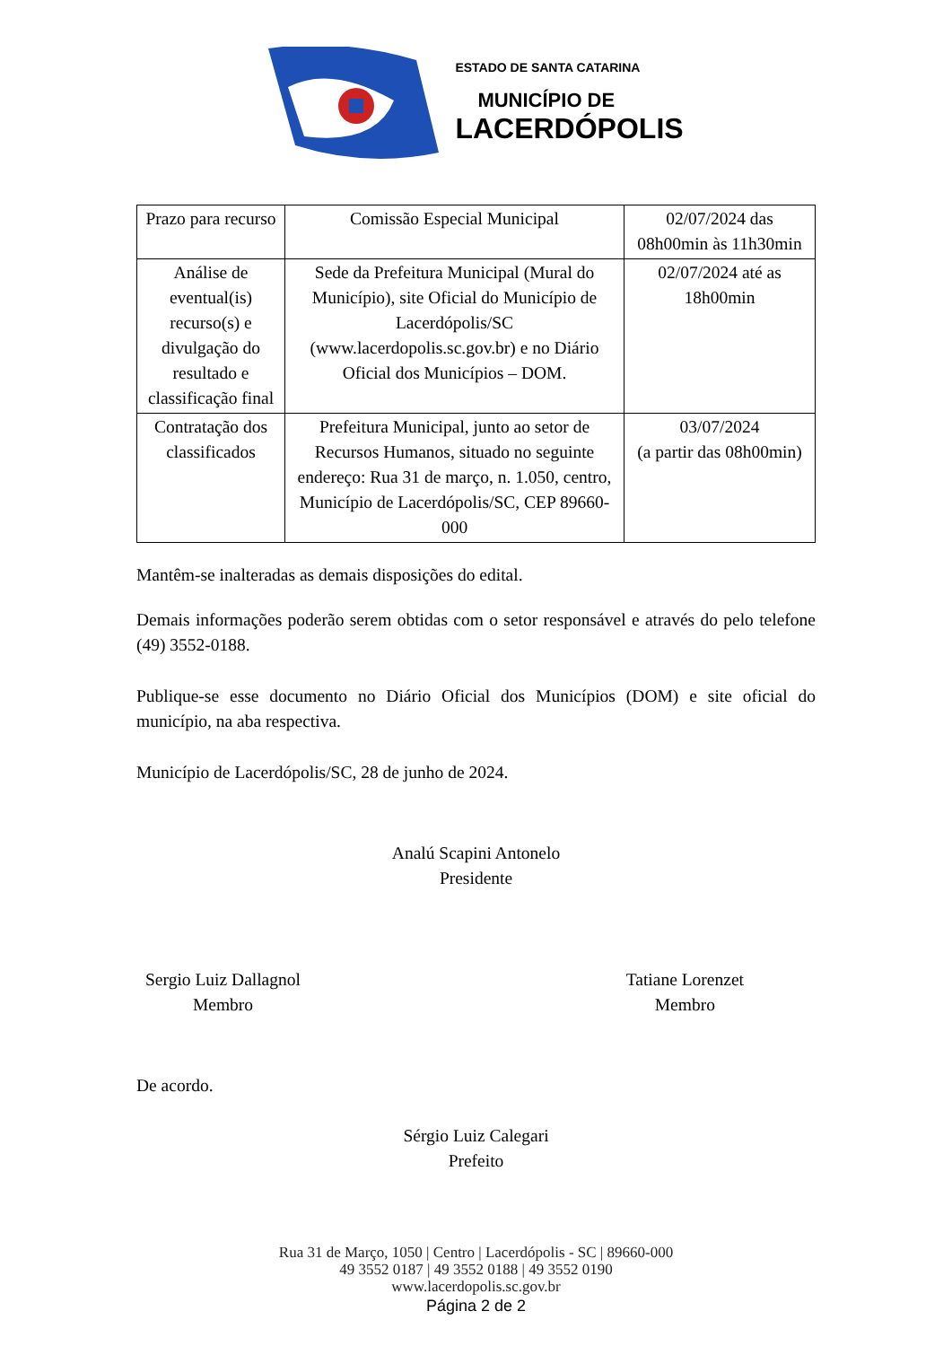ESTADO DE SANTA CATARINA
MUNICÍPIO DE
LACERDÓPOLIS
| Prazo para recurso | Comissão Especial Municipal | 02/07/2024 das 08h00min às 11h30min |
| Análise de eventual(is) recurso(s) e divulgação do resultado e classificação final | Sede da Prefeitura Municipal (Mural do Município), site Oficial do Município de Lacerdópolis/SC (www.lacerdopolis.sc.gov.br) e no Diário Oficial dos Municípios – DOM. | 02/07/2024 até as 18h00min |
| Contratação dos classificados | Prefeitura Municipal, junto ao setor de Recursos Humanos, situado no seguinte endereço: Rua 31 de março, n. 1.050, centro, Município de Lacerdópolis/SC, CEP 89660-000 | 03/07/2024 (a partir das 08h00min) |
Mantêm-se inalteradas as demais disposições do edital.
Demais informações poderão serem obtidas com o setor responsável e através do pelo telefone (49) 3552-0188.
Publique-se esse documento no Diário Oficial dos Municípios (DOM) e site oficial do município, na aba respectiva.
Município de Lacerdópolis/SC, 28 de junho de 2024.
Analú Scapini Antonelo
Presidente
Sergio Luiz Dallagnol
Membro
Tatiane Lorenzet
Membro
De acordo.
Sérgio Luiz Calegari
Prefeito
Rua 31 de Março, 1050 | Centro | Lacerdópolis - SC | 89660-000
49 3552 0187 | 49 3552 0188 | 49 3552 0190
www.lacerdopolis.sc.gov.br
Página 2 de 2